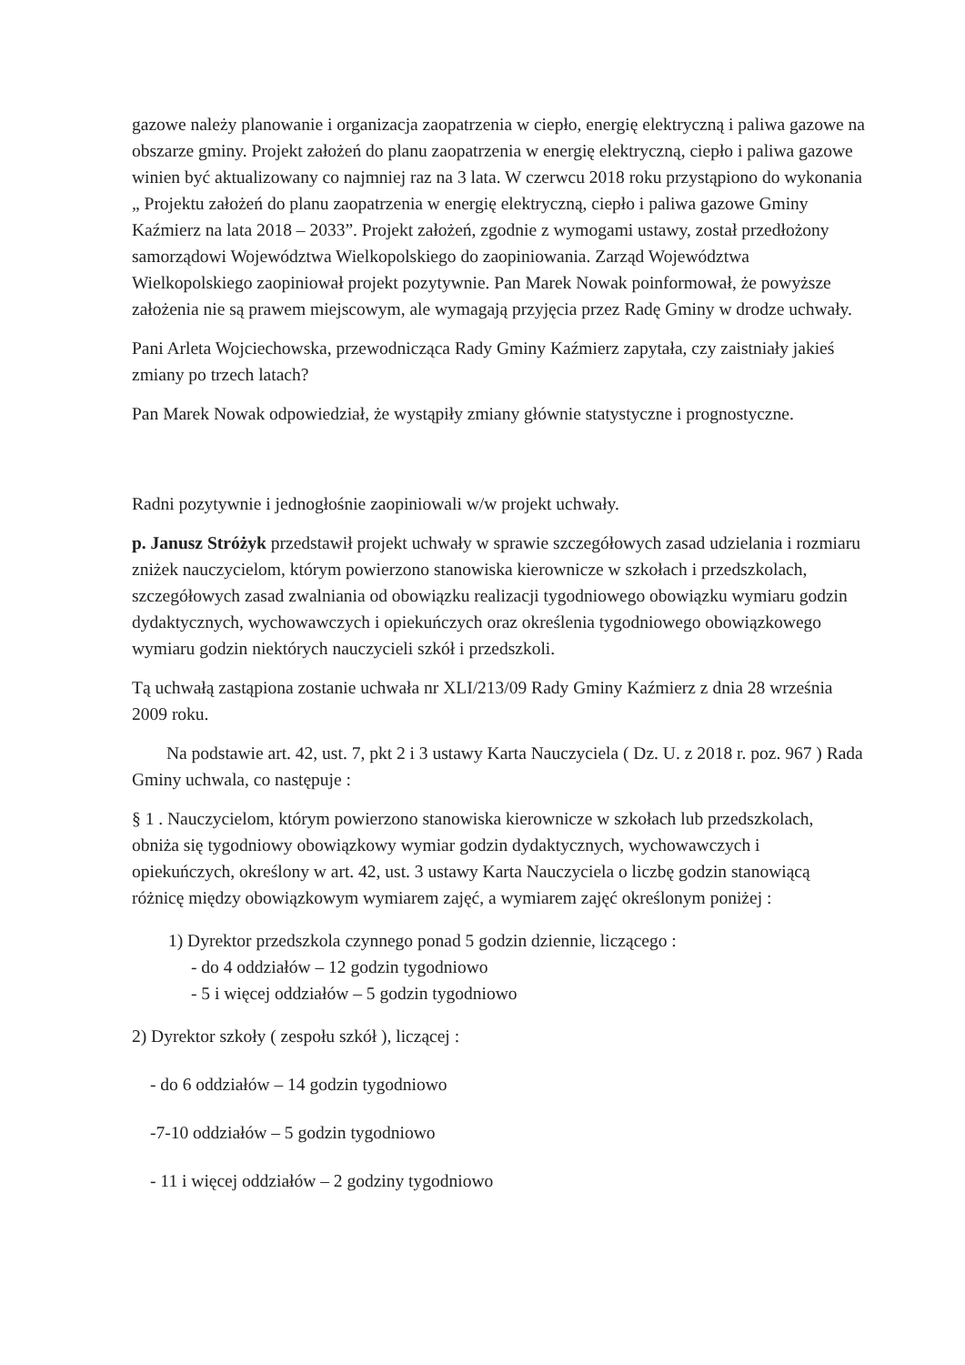gazowe należy planowanie i organizacja zaopatrzenia w ciepło, energię elektryczną i paliwa gazowe na obszarze gminy. Projekt założeń do planu zaopatrzenia w energię elektryczną, ciepło i paliwa gazowe winien być aktualizowany co najmniej raz na 3 lata. W czerwcu 2018 roku przystąpiono do wykonania „ Projektu założeń do planu zaopatrzenia w energię elektryczną, ciepło i paliwa gazowe Gminy Kaźmierz na lata 2018 – 2033”. Projekt założeń, zgodnie z wymogami ustawy, został przedłożony samorządowi Województwa Wielkopolskiego do zaopiniowania. Zarząd Województwa Wielkopolskiego zaopiniował projekt pozytywnie. Pan Marek Nowak poinformował, że powyższe założenia nie są prawem miejscowym, ale wymagają przyjęcia przez Radę Gminy w drodze uchwały.
Pani Arleta Wojciechowska, przewodnicząca Rady Gminy Kaźmierz zapytała, czy zaistniały jakieś zmiany po trzech latach?
Pan Marek Nowak odpowiedział, że wystąpiły zmiany głównie statystyczne i prognostyczne.
Radni pozytywnie i jednogłośnie zaopiniowali w/w projekt uchwały.
p. Janusz Stróżyk przedstawił projekt uchwały w sprawie szczegółowych zasad udzielania i rozmiaru zniżek nauczycielom, którym powierzono stanowiska kierownicze w szkołach i przedszkolach, szczegółowych zasad zwalniania od obowiązku realizacji tygodniowego obowiązku wymiaru godzin dydaktycznych, wychowawczych i opiekuńczych oraz określenia tygodniowego obowiązkowego wymiaru godzin niektórych nauczycieli szkół i przedszkoli.
Tą uchwałą zastąpiona zostanie uchwała nr XLI/213/09 Rady Gminy Kaźmierz z dnia 28 września 2009 roku.
Na podstawie art. 42, ust. 7, pkt 2 i 3 ustawy Karta Nauczyciela ( Dz. U. z 2018 r. poz. 967 ) Rada Gminy uchwala, co następuje :
§ 1 . Nauczycielom, którym powierzono stanowiska kierownicze w szkołach lub przedszkolach, obniża się tygodniowy obowiązkowy wymiar godzin dydaktycznych, wychowawczych i opiekuńczych, określony w art. 42, ust. 3 ustawy Karta Nauczyciela o liczbę godzin stanowiącą różnicę między obowiązkowym wymiarem zajęć, a wymiarem zajęć określonym poniżej :
1) Dyrektor przedszkola czynnego ponad 5 godzin dziennie, liczącego :
- do 4 oddziałów – 12 godzin tygodniowo
- 5 i więcej oddziałów – 5 godzin tygodniowo
2) Dyrektor szkoły ( zespołu szkół ), liczącej :
- do 6 oddziałów – 14 godzin tygodniowo
-7-10 oddziałów – 5 godzin tygodniowo
- 11 i więcej oddziałów – 2 godziny tygodniowo